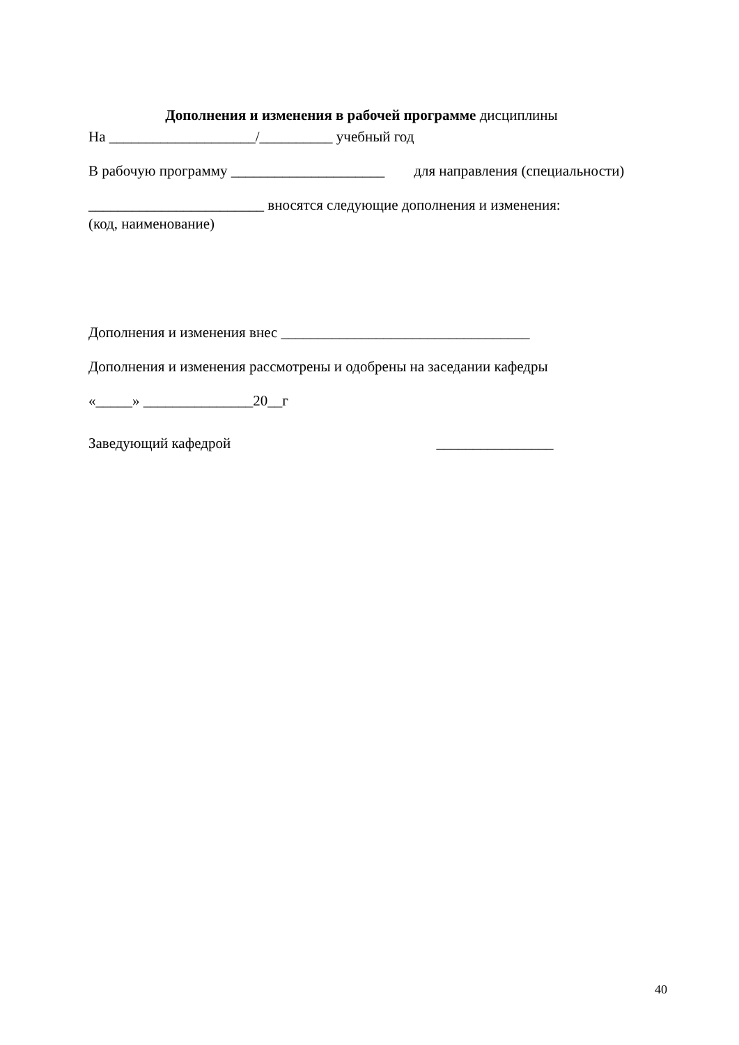Дополнения и изменения в рабочей программе дисциплины
На ____________________/__________ учебный год
В рабочую программу _____________________ для направления (специальности)
________________________ вносятся следующие дополнения и изменения:
(код, наименование)
Дополнения и изменения внес __________________________________
Дополнения и изменения рассмотрены и одобрены на заседании кафедры
«_____» _______________20__г
Заведующий кафедрой ________________
40